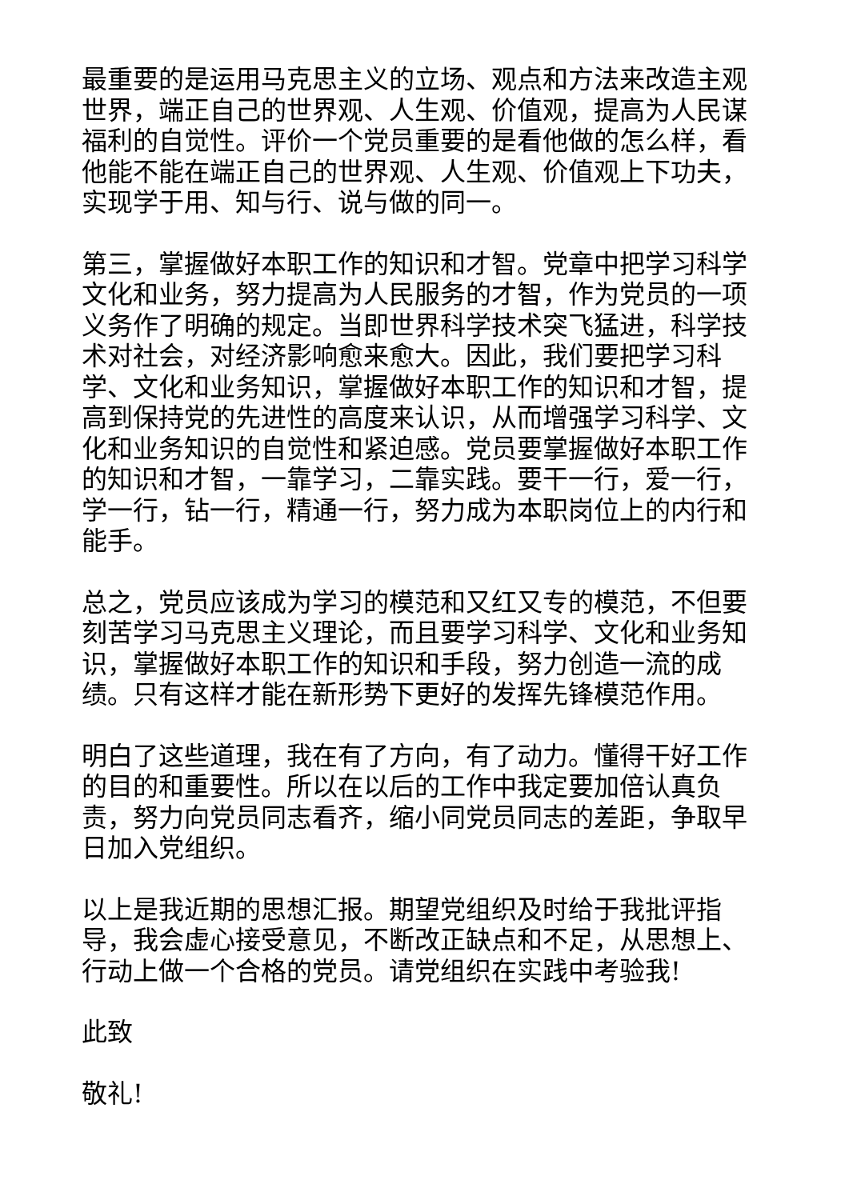最重要的是运用马克思主义的立场、观点和方法来改造主观世界，端正自己的世界观、人生观、价值观，提高为人民谋福利的自觉性。评价一个党员重要的是看他做的怎么样，看他能不能在端正自己的世界观、人生观、价值观上下功夫，实现学于用、知与行、说与做的同一。
第三，掌握做好本职工作的知识和才智。党章中把学习科学文化和业务，努力提高为人民服务的才智，作为党员的一项义务作了明确的规定。当即世界科学技术突飞猛进，科学技术对社会，对经济影响愈来愈大。因此，我们要把学习科学、文化和业务知识，掌握做好本职工作的知识和才智，提高到保持党的先进性的高度来认识，从而增强学习科学、文化和业务知识的自觉性和紧迫感。党员要掌握做好本职工作的知识和才智，一靠学习，二靠实践。要干一行，爱一行，学一行，钻一行，精通一行，努力成为本职岗位上的内行和能手。
总之，党员应该成为学习的模范和又红又专的模范，不但要刻苦学习马克思主义理论，而且要学习科学、文化和业务知识，掌握做好本职工作的知识和手段，努力创造一流的成绩。只有这样才能在新形势下更好的发挥先锋模范作用。
明白了这些道理，我在有了方向，有了动力。懂得干好工作的目的和重要性。所以在以后的工作中我定要加倍认真负责，努力向党员同志看齐，缩小同党员同志的差距，争取早日加入党组织。
以上是我近期的思想汇报。期望党组织及时给于我批评指导，我会虚心接受意见，不断改正缺点和不足，从思想上、行动上做一个合格的党员。请党组织在实践中考验我!
此致
敬礼!